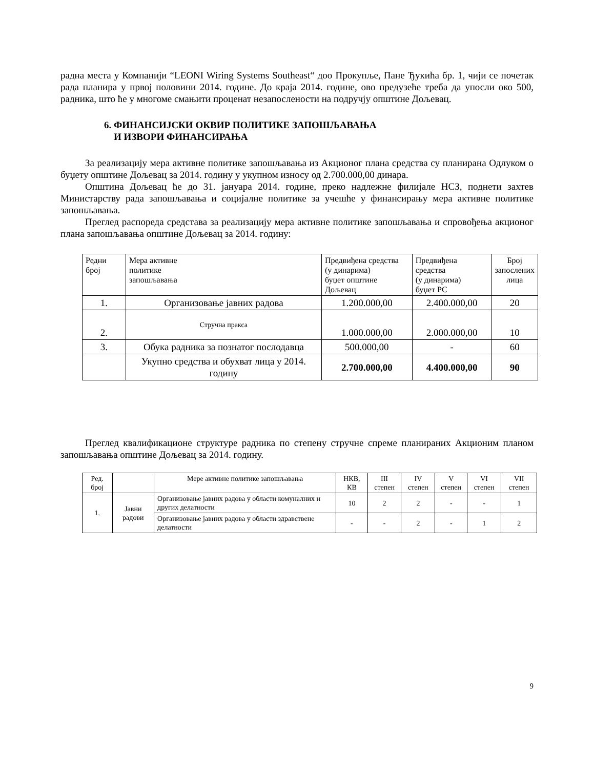радна места у Компанији “LEONI Wiring Systems Southeast“ доо Прокупље, Пане Ђукића бр. 1, чији се почетак рада планира у првој половини 2014. године. До краја 2014. године, ово предузеће треба да упосли око 500, радника, што ће у многоме смањити проценат незапослености на подручју општине Дољевац.
6. ФИНАНСИЈСКИ ОКВИР ПОЛИТИКЕ ЗАПОШЉАВАЊА
И ИЗВОРИ ФИНАНСИРАЊА
За реализацију мера активне политике запошљавања из Акционог плана средства су планирана Одлуком о буџету општине Дољевац за 2014. годину у укупном износу од 2.700.000,00 динара.
Општина Дољевац ће до 31. јануара 2014. године, преко надлежне филијале НСЗ, поднети захтев Министарству рада запошљавања и социјалне политике за учешће у финансирању мера активне политике запошљавања.
Преглед распореда средстава за реализацију мера активне политике запошљавања и спровођења акционог плана запошљавања општине Дољевац за 2014. годину:
| Редни број | Мера активне политике запошљавања | Предвиђена средства (у динарима) буџет општине Дољевац | Предвиђена средства (у динарима) буџет РС | Број запослених лица |
| 1. | Организовање јавних радова | 1.200.000,00 | 2.400.000,00 | 20 |
| 2. | Стручна пракса | 1.000.000,00 | 2.000.000,00 | 10 |
| 3. | Обука радника за познатог послодавца | 500.000,00 | - | 60 |
| | Укупно средства и обухват лица у 2014. годину | 2.700.000,00 | 4.400.000,00 | 90 |
Преглед квалификационе структуре радника по степену стручне спреме планираних Акционим планом запошљавања општине Дољевац за 2014. годину.
| Ред. број | | Мере активне политике запошљавања | НКВ, КВ | III степен | IV степен | V степен | VI степен | VII степен |
| 1. | Јавни радови | Организовање јавних радова у области комуналних и других делатности | 10 | 2 | 2 | - | - | 1 |
| | | Организовање јавних радова у области здравствене делатности | - | - | 2 | - | 1 | 2 |
9